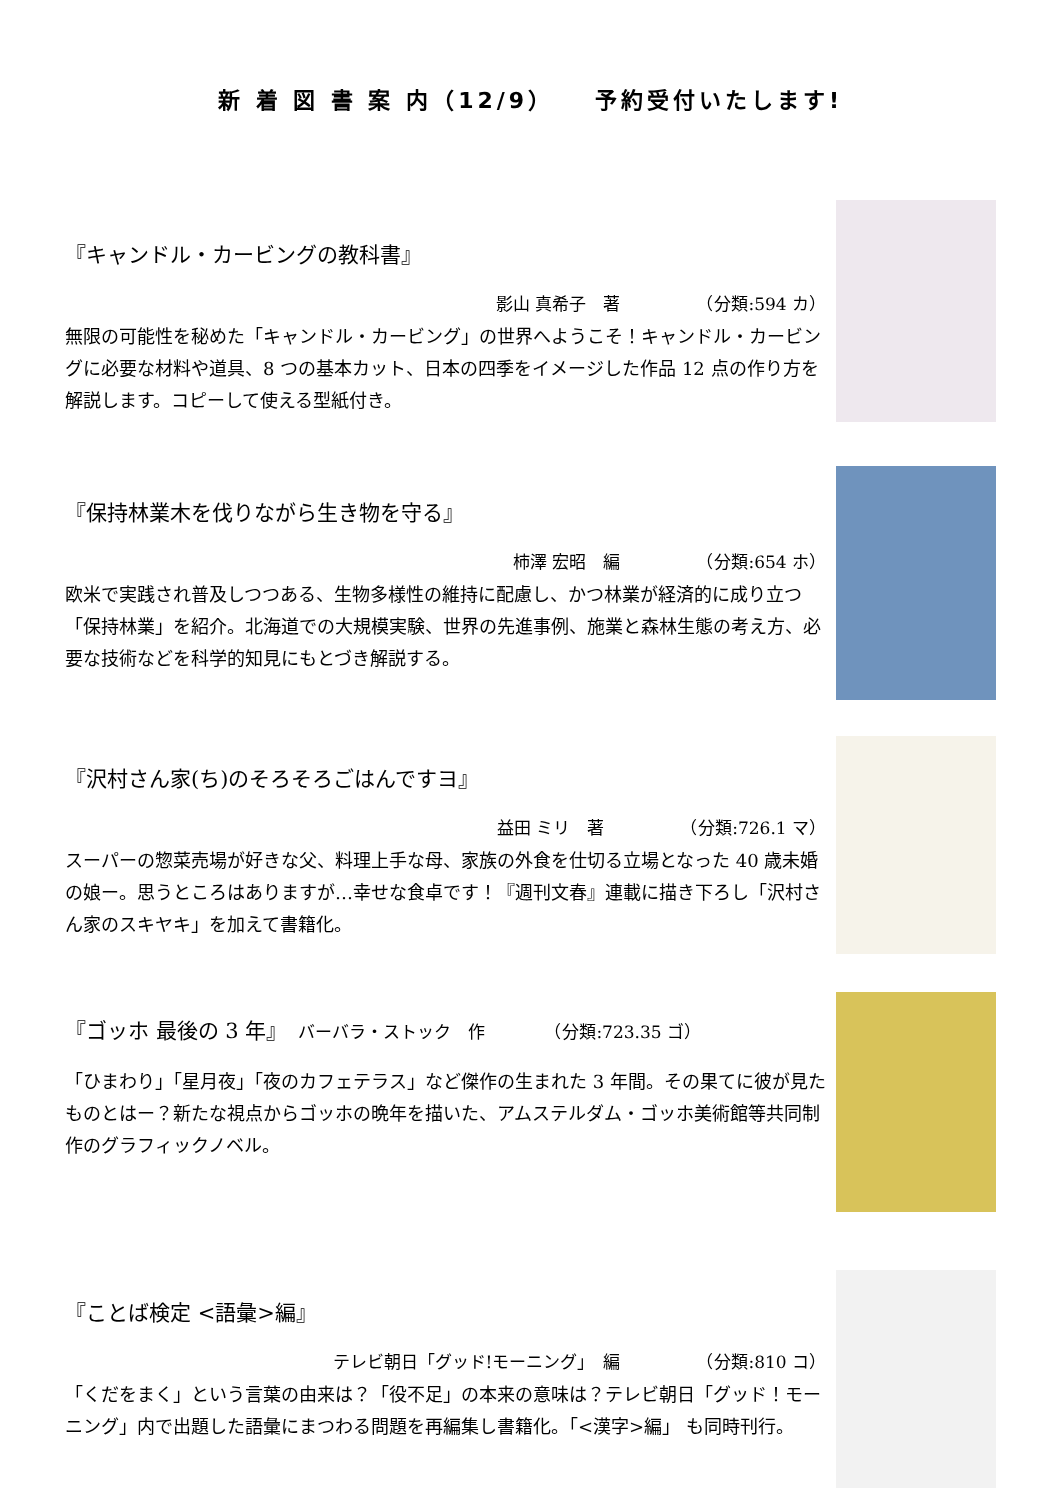新 着 図 書 案 内（12/9）　　予約受付いたします!
『キャンドル・カービングの教科書』
影山 真希子　著　　　　　（分類:594 カ）
無限の可能性を秘めた「キャンドル・カービング」の世界へようこそ！キャンドル・カービングに必要な材料や道具、8 つの基本カット、日本の四季をイメージした作品 12 点の作り方を解説します。コピーして使える型紙付き。
『保持林業木を伐りながら生き物を守る』
柿澤 宏昭　編　　　　　（分類:654 ホ）
欧米で実践され普及しつつある、生物多様性の維持に配慮し、かつ林業が経済的に成り立つ「保持林業」を紹介。北海道での大規模実験、世界の先進事例、施業と森林生態の考え方、必要な技術などを科学的知見にもとづき解説する。
『沢村さん家(ち)のそろそろごはんですヨ』
益田 ミリ　著　　　　　（分類:726.1 マ）
スーパーの惣菜売場が好きな父、料理上手な母、家族の外食を仕切る立場となった 40 歳未婚の娘ー。思うところはありますが…幸せな食卓です！『週刊文春』連載に描き下ろし「沢村さん家のスキヤキ」を加えて書籍化。
『ゴッホ 最後の 3 年』　バーバラ・ストック　作　　　　（分類:723.35 ゴ）
「ひまわり」「星月夜」「夜のカフェテラス」など傑作の生まれた 3 年間。その果てに彼が見たものとはー？新たな視点からゴッホの晩年を描いた、アムステルダム・ゴッホ美術館等共同制作のグラフィックノベル。
『ことば検定 <語彙>編』
テレビ朝日「グッド!モーニング」　編　　　　　（分類:810 コ）
「くだをまく」という言葉の由来は？「役不足」の本来の意味は？テレビ朝日「グッド！モーニング」内で出題した語彙にまつわる問題を再編集し書籍化。「<漢字>編」 も同時刊行。